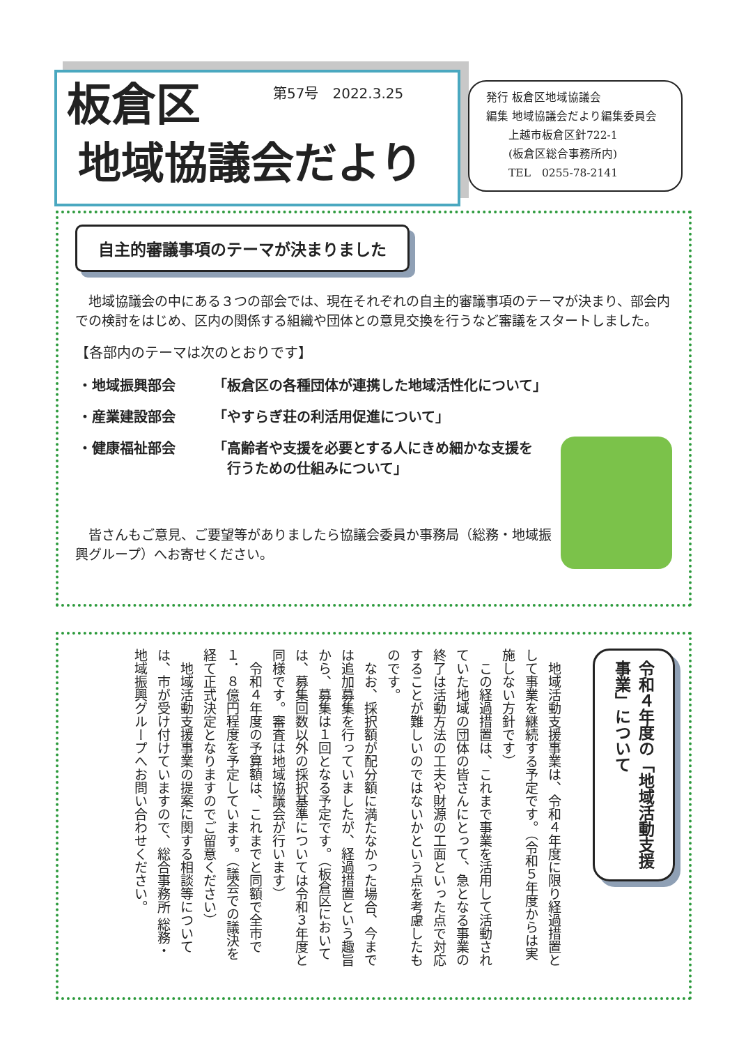第57号　2022.3.25
板倉区
地域協議会だより
発行 板倉区地域協議会
編集 地域協議会だより編集委員会
　　上越市板倉区針722-1
　　(板倉区総合事務所内)
　　TEL　0255-78-2141
自主的審議事項のテーマが決まりました
　地域協議会の中にある３つの部会では、現在それぞれの自主的審議事項のテーマが決まり、部会内での検討をはじめ、区内の関係する組織や団体との意見交換を行うなど審議をスタートしました。
【各部内のテーマは次のとおりです】
| ・地域振興部会 | 「板倉区の各種団体が連携した地域活性化について」 |
| ・産業建設部会 | 「やすらぎ荘の利活用促進について」 |
| ・健康福祉部会 | 「高齢者や支援を必要とする人にきめ細かな支援を 行うための仕組みについて」 |
　皆さんもご意見、ご要望等がありましたら協議会委員か事務局（総務・地域振興グループ）へお寄せください。
令和４年度の「地域活動支援事業」について
地域活動支援事業は、令和４年度に限り経過措置として事業を継続する予定です。（令和５年度からは実施しない方針です）
この経過措置は、これまで事業を活用して活動されていた地域の団体の皆さんにとって、急となる事業の終了は活動方法の工夫や財源の工面といった点で対応することが難しいのではないかという点を考慮したものです。
なお、採択額が配分額に満たなかった場合、今までは追加募集を行っていましたが、経過措置という趣旨から、募集は１回となる予定です。（板倉区においては、募集回数以外の採択基準については令和３年度と同様です。審査は地域協議会が行います）
令和４年度の予算額は、これまでと同額で全市で１．８億円程度を予定しています。（議会での議決を経て正式決定となりますのでご留意ください）
地域活動支援事業の提案に関する相談等については、市が受け付けていますので、総合事務所 総務・地域振興グループへお問い合わせください。